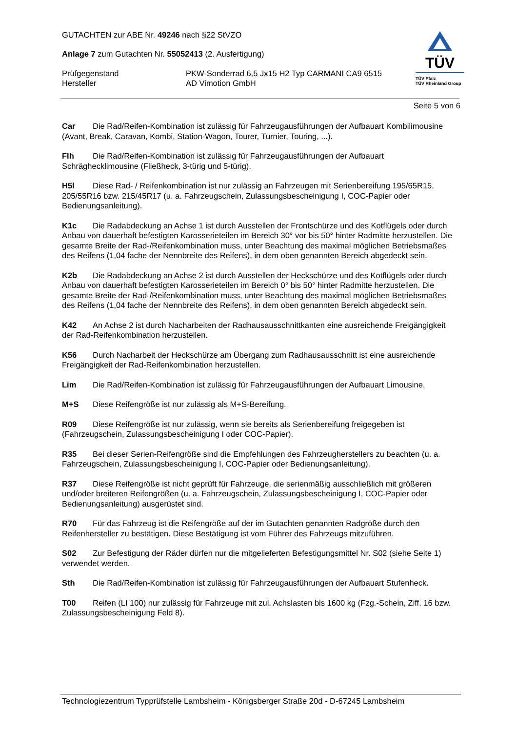TÜV
TÜV Pfalz
TÜV Rheinland Group
GUTACHTEN zur ABE Nr. 49246 nach §22 StVZO
Anlage 7 zum Gutachten Nr. 55052413 (2. Ausfertigung)
Prüfgegenstand PKW-Sonderrad 6,5 Jx15 H2 Typ CARMANI CA9 6515
Hersteller AD Vimotion GmbH
Seite 5 von 6
Car Die Rad/Reifen-Kombination ist zulässig für Fahrzeugausführungen der Aufbauart Kombilimousine (Avant, Break, Caravan, Kombi, Station-Wagon, Tourer, Turnier, Touring, ...).
Flh Die Rad/Reifen-Kombination ist zulässig für Fahrzeugausführungen der Aufbauart Schräghecklimousine (Fließheck, 3-türig und 5-türig).
H5l Diese Rad- / Reifenkombination ist nur zulässig an Fahrzeugen mit Serienbereifung 195/65R15, 205/55R16 bzw. 215/45R17 (u. a. Fahrzeugschein, Zulassungsbescheinigung I, COC-Papier oder Bedienungsanleitung).
K1c Die Radabdeckung an Achse 1 ist durch Ausstellen der Frontschürze und des Kotflügels oder durch Anbau von dauerhaft befestigten Karosserieteilen im Bereich 30° vor bis 50° hinter Radmitte herzustellen. Die gesamte Breite der Rad-/Reifenkombination muss, unter Beachtung des maximal möglichen Betriebsmaßes des Reifens (1,04 fache der Nennbreite des Reifens), in dem oben genannten Bereich abgedeckt sein.
K2b Die Radabdeckung an Achse 2 ist durch Ausstellen der Heckschürze und des Kotflügels oder durch Anbau von dauerhaft befestigten Karosserieteilen im Bereich 0° bis 50° hinter Radmitte herzustellen. Die gesamte Breite der Rad-/Reifenkombination muss, unter Beachtung des maximal möglichen Betriebsmaßes des Reifens (1,04 fache der Nennbreite des Reifens), in dem oben genannten Bereich abgedeckt sein.
K42 An Achse 2 ist durch Nacharbeiten der Radhausausschnittkanten eine ausreichende Freigängigkeit der Rad-Reifenkombination herzustellen.
K56 Durch Nacharbeit der Heckschürze am Übergang zum Radhausausschnitt ist eine ausreichende Freigängigkeit der Rad-Reifenkombination herzustellen.
Lim Die Rad/Reifen-Kombination ist zulässig für Fahrzeugausführungen der Aufbauart Limousine.
M+S Diese Reifengröße ist nur zulässig als M+S-Bereifung.
R09 Diese Reifengröße ist nur zulässig, wenn sie bereits als Serienbereifung freigegeben ist (Fahrzeugschein, Zulassungsbescheinigung I oder COC-Papier).
R35 Bei dieser Serien-Reifengröße sind die Empfehlungen des Fahrzeugherstellers zu beachten (u. a. Fahrzeugschein, Zulassungsbescheinigung I, COC-Papier oder Bedienungsanleitung).
R37 Diese Reifengröße ist nicht geprüft für Fahrzeuge, die serienmäßig ausschließlich mit größeren und/oder breiteren Reifengrößen (u. a. Fahrzeugschein, Zulassungsbescheinigung I, COC-Papier oder Bedienungsanleitung) ausgerüstet sind.
R70 Für das Fahrzeug ist die Reifengröße auf der im Gutachten genannten Radgröße durch den Reifenhersteller zu bestätigen. Diese Bestätigung ist vom Führer des Fahrzeugs mitzuführen.
S02 Zur Befestigung der Räder dürfen nur die mitgelieferten Befestigungsmittel Nr. S02 (siehe Seite 1) verwendet werden.
Sth Die Rad/Reifen-Kombination ist zulässig für Fahrzeugausführungen der Aufbauart Stufenheck.
T00 Reifen (LI 100) nur zulässig für Fahrzeuge mit zul. Achslasten bis 1600 kg (Fzg.-Schein, Ziff. 16 bzw. Zulassungsbescheinigung Feld 8).
Technologiezentrum Typprüfstelle Lambsheim - Königsberger Straße 20d - D-67245 Lambsheim